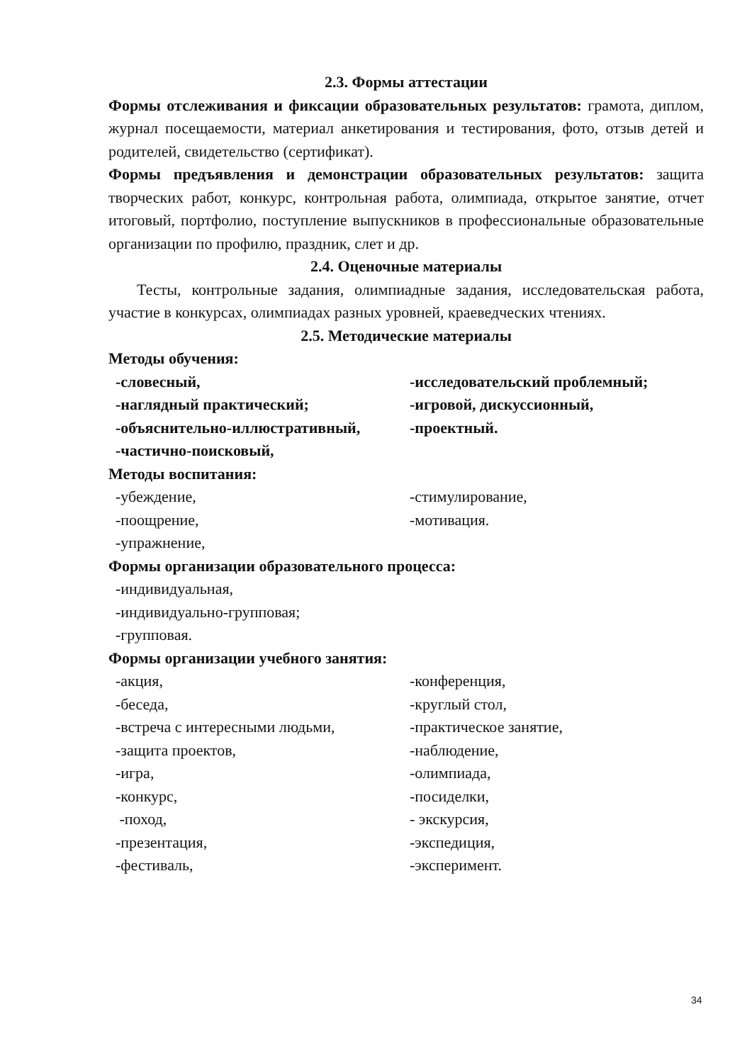2.3. Формы аттестации
Формы отслеживания и фиксации образовательных результатов: грамота, диплом, журнал посещаемости, материал анкетирования и тестирования, фото, отзыв детей и родителей, свидетельство (сертификат).
Формы предъявления и демонстрации образовательных результатов: защита творческих работ, конкурс, контрольная работа, олимпиада, открытое занятие, отчет итоговый, портфолио, поступление выпускников в профессиональные образовательные организации по профилю, праздник, слет и др.
2.4. Оценочные материалы
Тесты, контрольные задания, олимпиадные задания, исследовательская работа, участие в конкурсах, олимпиадах разных уровней, краеведческих чтениях.
2.5. Методические материалы
Методы обучения:
-словесный,
-наглядный практический;
-объяснительно-иллюстративный,
-частично-поисковый,
-исследовательский проблемный;
-игровой, дискуссионный,
-проектный.
Методы воспитания:
-убеждение,
-поощрение,
-упражнение,
-стимулирование,
-мотивация.
Формы организации образовательного процесса:
-индивидуальная,
-индивидуально-групповая;
-групповая.
Формы организации учебного занятия:
-акция,
-беседа,
-встреча с интересными людьми,
-защита проектов,
-игра,
-конкурс,
-поход,
-презентация,
-фестиваль,
-конференция,
-круглый стол,
-практическое занятие,
-наблюдение,
-олимпиада,
-посиделки,
- экскурсия,
-экспедиция,
-эксперимент.
34